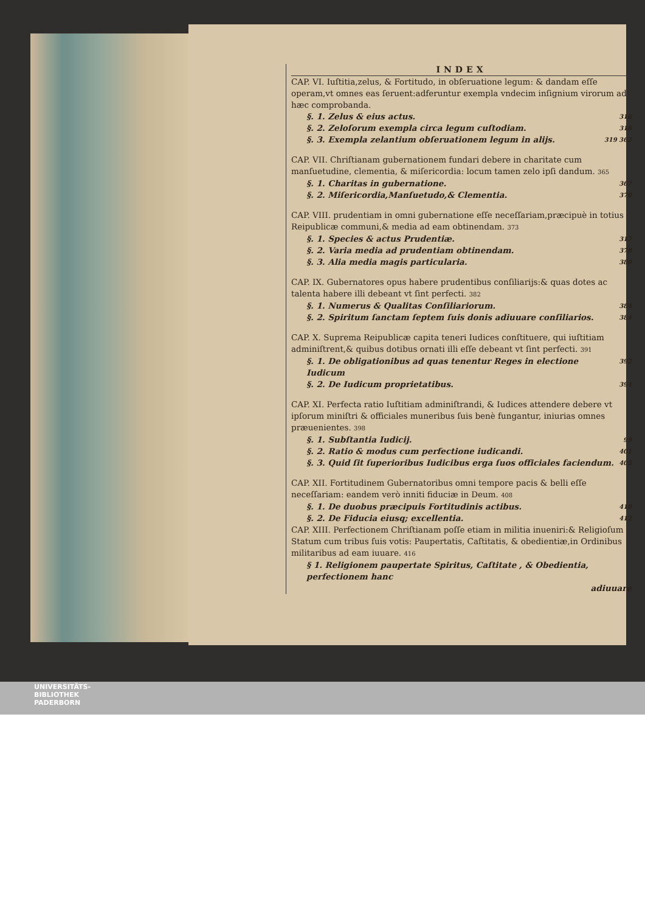INDEX
CAP. VI. Iuſtitia,zelus, & Fortitudo, in obſeruatione legum: & dandam eſſe operam,vt omnes eas ſeruent:adferuntur exempla vndecim inſignium virorum ad hæc comprobanda.
§. 1. Zelus & eius actus. 316
§. 2. Zeloſorum exempla circa legum cuſtodiam. 318
§. 3. Exempla zelantium obſeruationem legum in alijs. 319 362
CAP. VII. Chriſtianam gubernationem fundari debere in charitate cum manſuetudine, clementia, & miſericordia: locum tamen zelo ipſi dandum. 365
§. 1. Charitas in gubernatione. 367
§. 2. Miſericordia,Manſuetudo,& Clementia. 370
CAP. VIII. prudentiam in omni gubernatione eſſe neceſſariam,præcipuè in totius Reipublicæ communi,& media ad eam obtinendam. 373
§. 1. Species & actus Prudentiæ. 317
§. 2. Varia media ad prudentiam obtinendam. 378
§. 3. Alia media magis particularia. 380
CAP. IX. Gubernatores opus habere prudentibus conſiliarijs:& quas dotes ac talenta habere illi debeant vt ſint perfecti. 382
§. 1. Numerus & Qualitas Conſiliariorum. 384
§. 2. Spiritum ſanctam ſeptem ſuis donis adiuuare conſiliarios. 384
CAP. X. Suprema Reipublicæ capita teneri Iudices conſtituere, qui iuſtitiam adminiſtrent,& quibus dotibus ornati illi eſſe debeant vt ſint perfecti. 391
§. 1. De obligationibus ad quas tenentur Reges in electione Iudicum 392
§. 2. De Iudicum proprietatibus. 394
CAP. XI. Perfecta ratio Iuſtitiam adminiſtrandi, & Iudices attendere debere vt ipſorum miniſtri & officiales muneribus ſuis benè fungantur, iniurias omnes præuenientes. 398
§. 1. Subſtantia Iudicij. 99
§. 2. Ratio & modus cum perfectione iudicandi. 401
§. 3. Quid ſit ſuperioribus Iudicibus erga ſuos officiales faciendum. 405
CAP. XII. Fortitudinem Gubernatoribus omni tempore pacis & belli eſſe neceſſariam: eandem verò inniti fiduciæ in Deum. 408
§. 1. De duobus præcipuis Fortitudinis actibus. 410
§. 2. De Fiducia eiusq; excellentia. 412
CAP. XIII. Perfectionem Chriſtianam poſſe etiam in militia inueniri:& Religioſum Statum cum tribus ſuis votis: Paupertatis, Caſtitatis, & obedientiæ,in Ordinibus militaribus ad eam iuuare. 416
§ 1. Religionem paupertate Spiritus, Caſtitate , & Obedientia, perfectionem hanc
adiuuare
UNIVERSITÄTS-
BIBLIOTHEK
PADERBORN